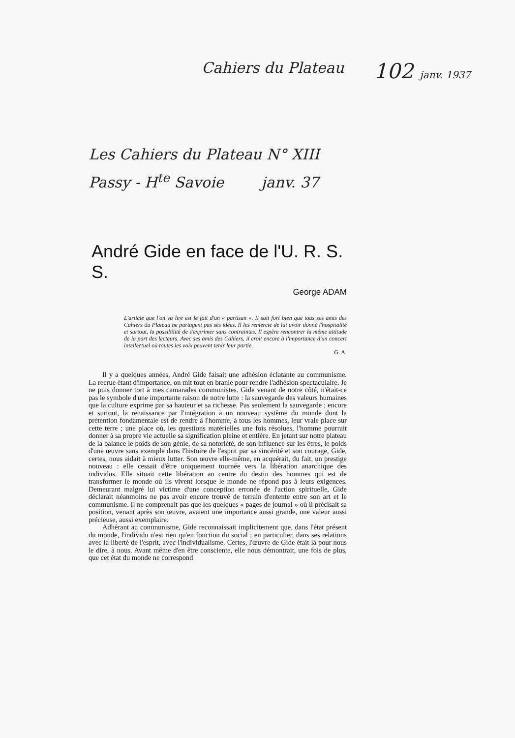Cahiers du Plateau 102 janv. 1937
Les Cahiers du Plateau N° XIII
Passy - H<sup>te</sup> Savoie janv. 37
André Gide en face de l'U. R. S. S.
George ADAM
L'article que l'on va lire est le fait d'un « partisan ». Il sait fort bien que tous ses amis des Cahiers du Plateau ne partagent pas ses idées. Il les remercie de lui avoir donné l'hospitalité et surtout, la possibilité de s'exprimer sans contraintes. Il espère rencontrer la même attitude de la part des lecteurs. Avec ses amis des Cahiers, il croit encore à l'importance d'un concert intellectuel où toutes les voix peuvent tenir leur partie.
G. A.
Il y a quelques années, André Gide faisait une adhésion éclatante au communisme. La recrue étant d'importance, on mit tout en branle pour rendre l'adhésion spectaculaire. Je ne puis donner tort à mes camarades communistes. Gide venant de notre côté, n'était-ce pas le symbole d'une importante raison de notre lutte : la sauvegarde des valeurs humaines que la culture exprime par sa hauteur et sa richesse. Pas seulement la sauvegarde ; encore et surtout, la renaissance par l'intégration à un nouveau système du monde dont la prétention fondamentale est de rendre à l'homme, à tous les hommes, leur vraie place sur cette terre ; une place où, les questions matérielles une fois résolues, l'homme pourrait donner à sa propre vie actuelle sa signification pleine et entière. En jetant sur notre plateau de la balance le poids de son génie, de sa notoriété, de son influence sur les êtres, le poids d'une œuvre sans exemple dans l'histoire de l'esprit par sa sincérité et son courage, Gide, certes, nous aidait à mieux lutter. Son œuvre elle-même, en acquérait, du fait, un prestige nouveau : elle cessait d'être uniquement tournée vers la libération anarchique des individus. Elle situait cette libération au centre du destin des hommes qui est de transformer le monde où ils vivent lorsque le monde ne répond pas à leurs exigences. Demeurant malgré lui victime d'une conception erronée de l'action spirituelle, Gide déclarait néanmoins ne pas avoir encore trouvé de terrain d'entente entre son art et le communisme. Il ne comprenait pas que les quelques « pages de journal » où il précisait sa position, venant après son œuvre, avaient une importance aussi grande, une valeur aussi précieuse, aussi exemplaire.
Adhérant au communisme, Gide reconnaissait implicitement que, dans l'état présent du monde, l'individu n'est rien qu'en fonction du social ; en particulier, dans ses relations avec la liberté de l'esprit, avec l'individualisme. Certes, l'œuvre de Gide était là pour nous le dire, à nous. Avant même d'en être consciente, elle nous démontrait, une fois de plus, que cet état du monde ne correspond